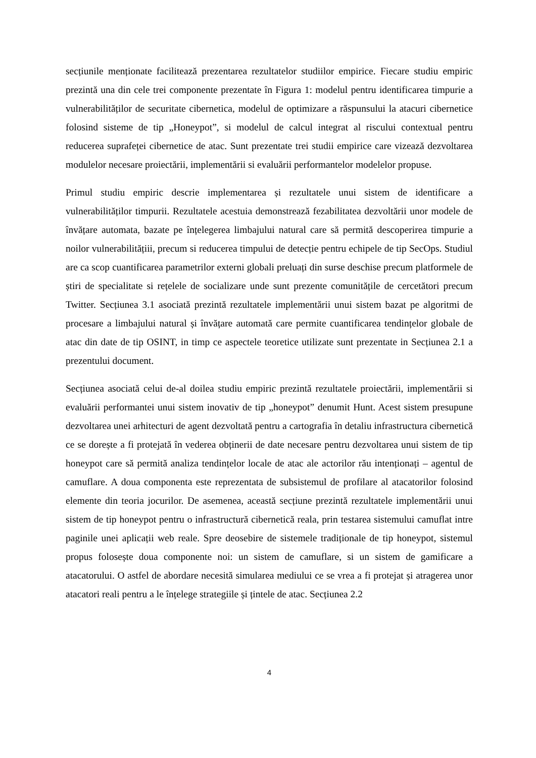secțiunile menționate facilitează prezentarea rezultatelor studiilor empirice. Fiecare studiu empiric prezintă una din cele trei componente prezentate în Figura 1: modelul pentru identificarea timpurie a vulnerabilităților de securitate cibernetica, modelul de optimizare a răspunsului la atacuri cibernetice folosind sisteme de tip „Honeypot”, si modelul de calcul integrat al riscului contextual pentru reducerea suprafeței cibernetice de atac. Sunt prezentate trei studii empirice care vizează dezvoltarea modulelor necesare proiectării, implementării si evaluării performantelor modelelor propuse.
Primul studiu empiric descrie implementarea și rezultatele unui sistem de identificare a vulnerabilităților timpurii. Rezultatele acestuia demonstrează fezabilitatea dezvoltării unor modele de învățare automata, bazate pe înțelegerea limbajului natural care să permită descoperirea timpurie a noilor vulnerabilitățiii, precum si reducerea timpului de detecție pentru echipele de tip SecOps. Studiul are ca scop cuantificarea parametrilor externi globali preluați din surse deschise precum platformele de știri de specialitate si rețelele de socializare unde sunt prezente comunitățile de cercetători precum Twitter. Secțiunea 3.1 asociată prezintă rezultatele implementării unui sistem bazat pe algoritmi de procesare a limbajului natural și învățare automată care permite cuantificarea tendințelor globale de atac din date de tip OSINT, in timp ce aspectele teoretice utilizate sunt prezentate in Secțiunea 2.1 a prezentului document.
Secțiunea asociată celui de-al doilea studiu empiric prezintă rezultatele proiectării, implementării si evaluării performantei unui sistem inovativ de tip „honeypot” denumit Hunt. Acest sistem presupune dezvoltarea unei arhitecturi de agent dezvoltată pentru a cartografia în detaliu infrastructura cibernetică ce se dorește a fi protejată în vederea obținerii de date necesare pentru dezvoltarea unui sistem de tip honeypot care să permită analiza tendințelor locale de atac ale actorilor rău intenționați – agentul de camuflare. A doua componenta este reprezentata de subsistemul de profilare al atacatorilor folosind elemente din teoria jocurilor. De asemenea, această secțiune prezintă rezultatele implementării unui sistem de tip honeypot pentru o infrastructură cibernetică reala, prin testarea sistemului camuflat intre paginile unei aplicații web reale. Spre deosebire de sistemele tradiționale de tip honeypot, sistemul propus folosește doua componente noi: un sistem de camuflare, si un sistem de gamificare a atacatorului. O astfel de abordare necesită simularea mediului ce se vrea a fi protejat și atragerea unor atacatori reali pentru a le înțelege strategiile și țintele de atac. Secțiunea 2.2
4